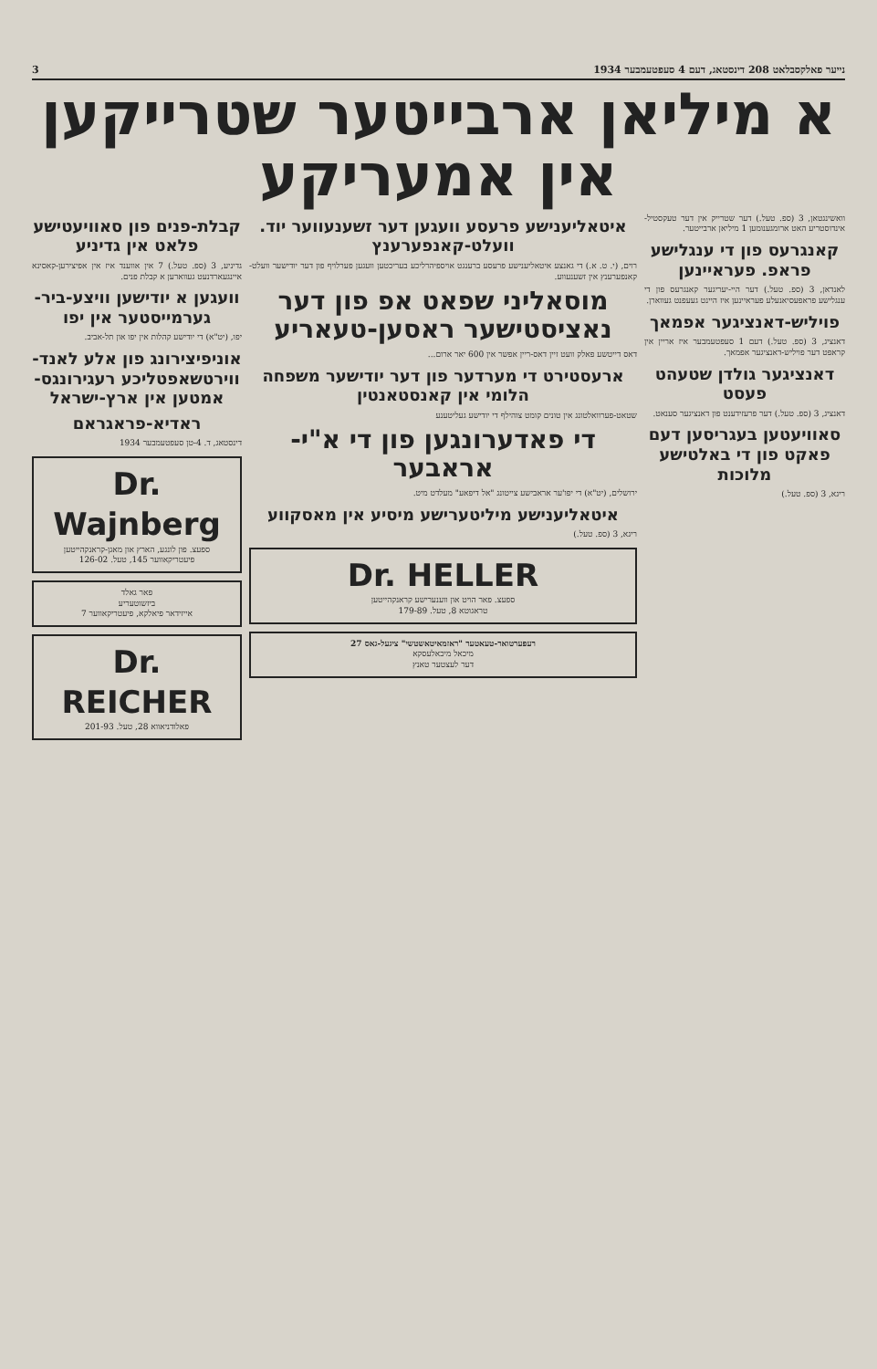נייער פאלקסבלאט 208 דינסטאג, דעם 4 סעפטעמבער 1934 3
א מיליאן ארבייטער שטרייקען
אין אמעריקע
וואשינגטאן, 3 (ספ. טעל.) דער שטרייק אין דער טעקסטיל-אינדוסטריע האט ארומגענומען 1 מיליאן ארבייטער.
קאנגרעס פון די ענגלישע פראפ. פעראיינען
לאנדאן, 3 (ספ. טעל.) דער היי-יעריגער קאנגרעס פון די ענגלישע פראפעסיאנעלע פעראיינען איז היינט געעפנט געווארן.
פויליש-דאנציגער אפמאך
דאנציג, 3 (ספ. טעל.) דעם 1 סעפטעמבער איז אריין אין קראפט דער פויליש-דאנציגער אפמאך.
דאנציגער גולדן שטעהט פעסט
דאנציג, 3 (ספ. טעל.) דער פרעזידענט פון דאנציגער סענאט.
סאוויעטען בעגריסען דעם פאקט פון די באלטישע מלוכות
ריגא, 3 (ספ. טעל.)
איטאליענישע פרעסע וועגען דער זשענעווער יוד. וועלט-קאנפערענץ
רוים, (י. ט. א.) די גאנצע איטאליענישע פרעסע ברענגט אויספיהרליכע בעריכטען וועגען פערלויף פון דער יודישער וועלט-קאנפערענץ אין זשענעווע.
מוסאליני שפאט אפ פון דער נאציסטישער ראסען-טעאריע
דאס דייטשע פאלק וועט זיין דאס-ריין אפשר אין 600 יאר ארום...
ארעסטירט די מערדער פון דער יודישער משפחה הלומי אין קאנסטאנטין
שטאט-פערוואלטונג אין טונים קומט צוהילף די יודישע געליטענע
די פאדערונגען פון די א"י-אראבער
ירושלים, (יט"א) די יפו'ער אראבישע צייטונג "אל דיפאע" מעלדט מיט.
איטאליענישע מיליטערישע מיסיע אין מאסקווע
ריגא, 3 (ספ. טעל.)
Dr. HELLER
ספעצ. פאר הויט און ווענערישע קראנקהייטען
טראגוטא 8, טעל. 179-89
רעפערטואר-טעאטער "ראזמאיטאשטשי" ציגעל-גאס 27
מיכאל מיכאלעסקא
דער לעצטער טאנץ
קבלת-פנים פון סאוויעטישע פלאט אין גדיניע
גדיניע, 3 (ספ. טעל.) 7 אין אווענד איז אין אפיצירען-קאסינא איינגעארדנעט געווארען א קבלת פנים.
וועגען א יודישען וויצע-ביר-גערמייסטער אין יפו
יפו, (יט"א) די יודישע קהלות אין יפו און תל-אביב.
אוניפיצירונג פון אלע לאנד-ווירטשאפטליכע רעגירונגס-אמטען אין ארץ-ישראל
ראדיא-פראגראם
דינסטאג, ד. 4-טן סעפטעמבער 1934
Dr. Wajnberg
ספעצ. פון לונגע, הארץ און מאגן-קראנקהייטען
פיעטריקאווער 145, טעל. 126-02
פאר גאלד
ביזשוטעריע
אייזידאר פיאלקא, פיעטריקאווער 7
Dr. REICHER
פאלודניאווא 28, טעל. 201-93